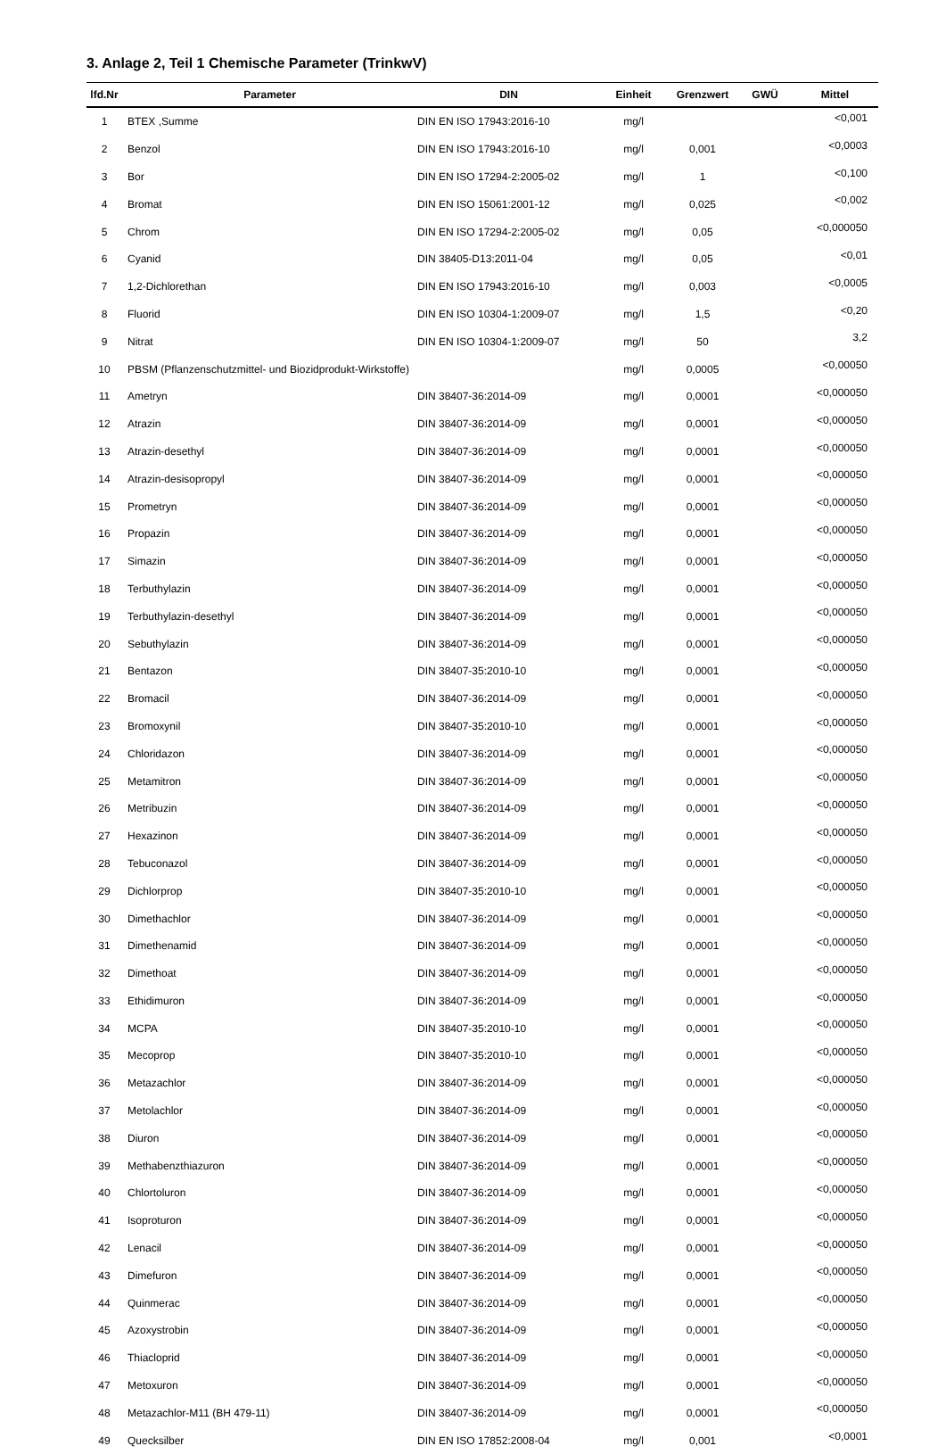3. Anlage 2, Teil 1 Chemische Parameter (TrinkwV)
| lfd.Nr | Parameter | DIN | Einheit | Grenzwert | GWÜ | Mittel |
| --- | --- | --- | --- | --- | --- | --- |
| 1 | BTEX ,Summe | DIN EN ISO 17943:2016-10 | mg/l | | | <0,001 |
| 2 | Benzol | DIN EN ISO 17943:2016-10 | mg/l | 0,001 | | <0,0003 |
| 3 | Bor | DIN EN ISO 17294-2:2005-02 | mg/l | 1 | | <0,100 |
| 4 | Bromat | DIN EN ISO 15061:2001-12 | mg/l | 0,025 | | <0,002 |
| 5 | Chrom | DIN EN ISO 17294-2:2005-02 | mg/l | 0,05 | | <0,000050 |
| 6 | Cyanid | DIN 38405-D13:2011-04 | mg/l | 0,05 | | <0,01 |
| 7 | 1,2-Dichlorethan | DIN EN ISO 17943:2016-10 | mg/l | 0,003 | | <0,0005 |
| 8 | Fluorid | DIN EN ISO 10304-1:2009-07 | mg/l | 1,5 | | <0,20 |
| 9 | Nitrat | DIN EN ISO 10304-1:2009-07 | mg/l | 50 | | 3,2 |
| 10 | PBSM (Pflanzenschutzmittel- und Biozidprodukt-Wirkstoffe) | | mg/l | 0,0005 | | <0,00050 |
| 11 | Ametryn | DIN 38407-36:2014-09 | mg/l | 0,0001 | | <0,000050 |
| 12 | Atrazin | DIN 38407-36:2014-09 | mg/l | 0,0001 | | <0,000050 |
| 13 | Atrazin-desethyl | DIN 38407-36:2014-09 | mg/l | 0,0001 | | <0,000050 |
| 14 | Atrazin-desisopropyl | DIN 38407-36:2014-09 | mg/l | 0,0001 | | <0,000050 |
| 15 | Prometryn | DIN 38407-36:2014-09 | mg/l | 0,0001 | | <0,000050 |
| 16 | Propazin | DIN 38407-36:2014-09 | mg/l | 0,0001 | | <0,000050 |
| 17 | Simazin | DIN 38407-36:2014-09 | mg/l | 0,0001 | | <0,000050 |
| 18 | Terbuthylazin | DIN 38407-36:2014-09 | mg/l | 0,0001 | | <0,000050 |
| 19 | Terbuthylazin-desethyl | DIN 38407-36:2014-09 | mg/l | 0,0001 | | <0,000050 |
| 20 | Sebuthylazin | DIN 38407-36:2014-09 | mg/l | 0,0001 | | <0,000050 |
| 21 | Bentazon | DIN 38407-35:2010-10 | mg/l | 0,0001 | | <0,000050 |
| 22 | Bromacil | DIN 38407-36:2014-09 | mg/l | 0,0001 | | <0,000050 |
| 23 | Bromoxynil | DIN 38407-35:2010-10 | mg/l | 0,0001 | | <0,000050 |
| 24 | Chloridazon | DIN 38407-36:2014-09 | mg/l | 0,0001 | | <0,000050 |
| 25 | Metamitron | DIN 38407-36:2014-09 | mg/l | 0,0001 | | <0,000050 |
| 26 | Metribuzin | DIN 38407-36:2014-09 | mg/l | 0,0001 | | <0,000050 |
| 27 | Hexazinon | DIN 38407-36:2014-09 | mg/l | 0,0001 | | <0,000050 |
| 28 | Tebuconazol | DIN 38407-36:2014-09 | mg/l | 0,0001 | | <0,000050 |
| 29 | Dichlorprop | DIN 38407-35:2010-10 | mg/l | 0,0001 | | <0,000050 |
| 30 | Dimethachlor | DIN 38407-36:2014-09 | mg/l | 0,0001 | | <0,000050 |
| 31 | Dimethenamid | DIN 38407-36:2014-09 | mg/l | 0,0001 | | <0,000050 |
| 32 | Dimethoat | DIN 38407-36:2014-09 | mg/l | 0,0001 | | <0,000050 |
| 33 | Ethidimuron | DIN 38407-36:2014-09 | mg/l | 0,0001 | | <0,000050 |
| 34 | MCPA | DIN 38407-35:2010-10 | mg/l | 0,0001 | | <0,000050 |
| 35 | Mecoprop | DIN 38407-35:2010-10 | mg/l | 0,0001 | | <0,000050 |
| 36 | Metazachlor | DIN 38407-36:2014-09 | mg/l | 0,0001 | | <0,000050 |
| 37 | Metolachlor | DIN 38407-36:2014-09 | mg/l | 0,0001 | | <0,000050 |
| 38 | Diuron | DIN 38407-36:2014-09 | mg/l | 0,0001 | | <0,000050 |
| 39 | Methabenzthiazuron | DIN 38407-36:2014-09 | mg/l | 0,0001 | | <0,000050 |
| 40 | Chlortoluron | DIN 38407-36:2014-09 | mg/l | 0,0001 | | <0,000050 |
| 41 | Isoproturon | DIN 38407-36:2014-09 | mg/l | 0,0001 | | <0,000050 |
| 42 | Lenacil | DIN 38407-36:2014-09 | mg/l | 0,0001 | | <0,000050 |
| 43 | Dimefuron | DIN 38407-36:2014-09 | mg/l | 0,0001 | | <0,000050 |
| 44 | Quinmerac | DIN 38407-36:2014-09 | mg/l | 0,0001 | | <0,000050 |
| 45 | Azoxystrobin | DIN 38407-36:2014-09 | mg/l | 0,0001 | | <0,000050 |
| 46 | Thiacloprid | DIN 38407-36:2014-09 | mg/l | 0,0001 | | <0,000050 |
| 47 | Metoxuron | DIN 38407-36:2014-09 | mg/l | 0,0001 | | <0,000050 |
| 48 | Metazachlor-M11 (BH 479-11) | DIN 38407-36:2014-09 | mg/l | 0,0001 | | <0,000050 |
| 49 | Quecksilber | DIN EN ISO 17852:2008-04 | mg/l | 0,001 | | <0,0001 |